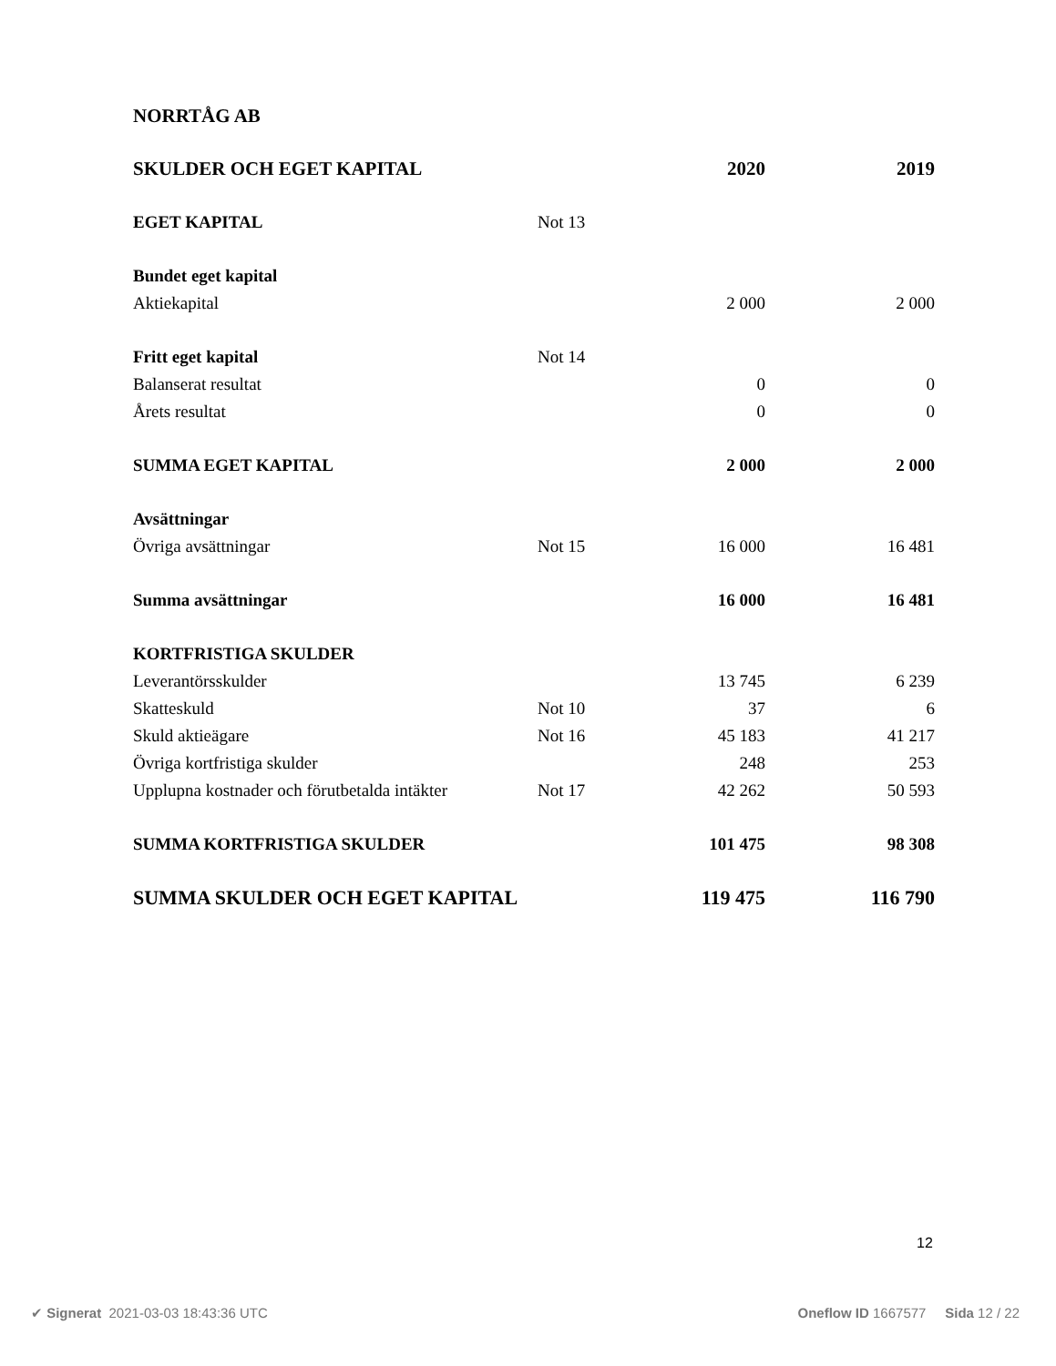NORRTÅG AB
| SKULDER OCH EGET KAPITAL | | 2020 | 2019 |
| EGET KAPITAL | Not 13 | | |
| Bundet eget kapital | | | |
| Aktiekapital | | 2 000 | 2 000 |
| Fritt eget kapital | Not 14 | | |
| Balanserat resultat | | 0 | 0 |
| Årets resultat | | 0 | 0 |
| SUMMA EGET KAPITAL | | 2 000 | 2 000 |
| Avsättningar | | | |
| Övriga avsättningar | Not 15 | 16 000 | 16 481 |
| Summa avsättningar | | 16 000 | 16 481 |
| KORTFRISTIGA SKULDER | | | |
| Leverantörsskulder | | 13 745 | 6 239 |
| Skatteskuld | Not 10 | 37 | 6 |
| Skuld aktieägare | Not 16 | 45 183 | 41 217 |
| Övriga kortfristiga skulder | | 248 | 253 |
| Upplupna kostnader och förutbetalda intäkter | Not 17 | 42 262 | 50 593 |
| SUMMA KORTFRISTIGA SKULDER | | 101 475 | 98 308 |
| SUMMA SKULDER OCH EGET KAPITAL | | 119 475 | 116 790 |
12
✔ Signerat 2021-03-03 18:43:36 UTC Oneflow ID 1667577 Sida 12 / 22